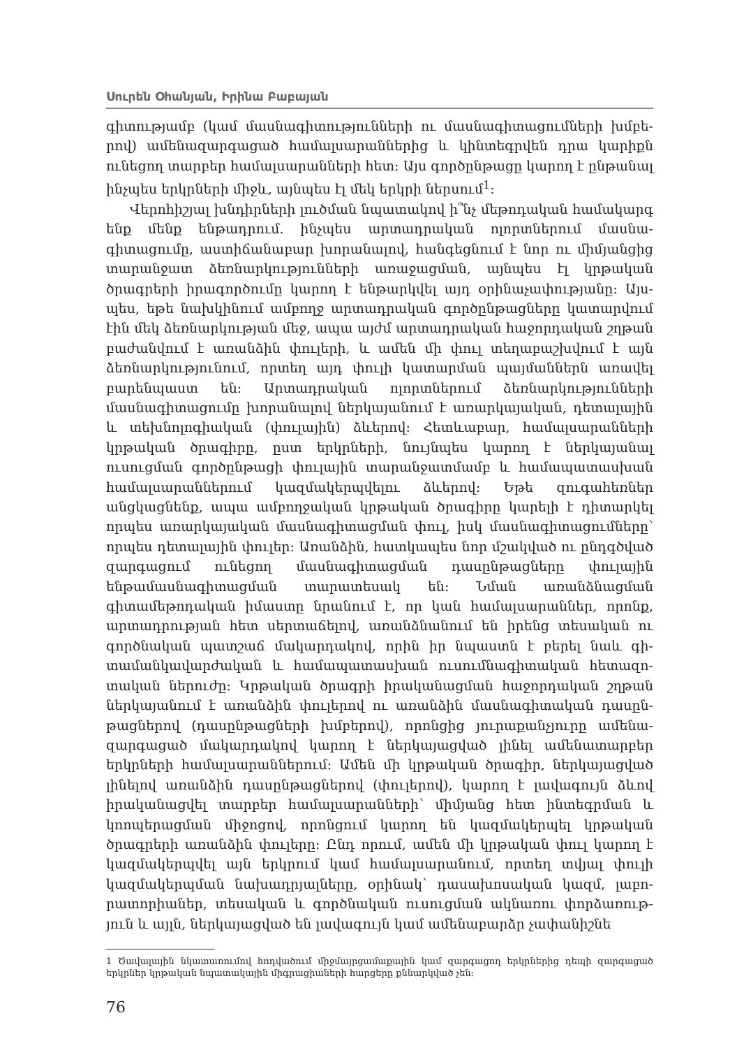Սուրեն Օհանյան, Իրինա Բաբայան
գիտությամբ (կամ մասնագիտությունների ու մասնագիտացումների խմբե­րով) ամենազարգացած համալսարաններից և կինտեգրվեն դրա կարիքն ունեցող տարբեր համալսարանների հետ: Այս գործընթացը կարող է ըն­թանալ ինչպես երկրների միջև, այնպես էլ մեկ երկրի ներսում<sup>1</sup>:
Վերոհիշյալ խնդիրների լուծման նպատակով ի՞նչ մեթոդական համա­կարգ ենք մենք ենթադրում. ինչպես արտադրական ոլորտներում մասնա­գիտացումը, աստիճանաբար խորանալով, հանգեցնում է նոր ու միմյան­ցից տարանջատ ձեռնարկությունների առաջացման, այնպես էլ կրթական ծրագրերի իրագործումը կարող է ենթարկվել այդ օրինաչափությանը: Այս­պես, եթե նախկինում ամբողջ արտադրական գործընթացները կատար­վում էին մեկ ձեռնարկության մեջ, ապա այժմ արտադրական հաջորդա­կան շղթան բաժանվում է առանձին փուլերի, և ամեն մի փուլ տեղաբաշխ­վում է այն ձեռնարկությունում, որտեղ այդ փուլի կատարման պայման­ներն առավել բարենպաստ են: Արտադրական ոլորտներում ձեռնարկութ­յունների մասնագիտացումը խորանալով ներկայանում է առարկայական, դետալային և տեխնոլոգիական (փուլային) ձևերով: Հետևաբար, համալ­սարանների կրթական ծրագիրը, ըստ երկրների, նույնպես կարող է ներ­կայանալ ուսուցման գործընթացի փուլային տարանջատմամբ և համապա­տասխան համալսարաններում կազմակերպվելու ձևերով: Եթե զուգահեռ­ներ անցկացնենք, ապա ամբողջական կրթական ծրագիրը կարելի է դի­տարկել որպես առարկայական մասնագիտացման փուլ, իսկ մասնագի­տացումները՝ որպես դետալային փուլեր: Առանձին, հատկապես նոր մշակ­ված ու ընդգծված զարգացում ունեցող մասնագիտացման դասընթացները փուլային ենթամասնագիտացման տարատեսակ են: Նման առանձնացման գիտամեթոդական իմաստը նրանում է, որ կան համալսարաններ, որոնք, արտադրության հետ սերտաճելով, առանձնանում են իրենց տեսական ու գործնական պատշաճ մակարդակով, որին իր նպաստն է բերել նաև գի­տամանկավարժական և համապատասխան ուսումնագիտական հետազո­տական ներուժը: Կրթական ծրագրի իրականացման հաջորդական շղթան ներկայանում է առանձին փուլերով ու առանձին մասնագիտական դասըն­թացներով (դասընթացների խմբերով), որոնցից յուրաքանչյուրը ամենա­զարգացած մակարդակով կարող է ներկայացված լինել ամենատարբեր երկրների համալսարաններում: Ամեն մի կրթական ծրագիր, ներկայացված լինելով առանձին դասընթացներով (փուլերով), կարող է լավագույն ձևով իրականացվել տարբեր համալսարանների՝ միմյանց հետ ինտեգրման և կոոպերացման միջոցով, որոնցում կարող են կազմակերպել կրթական ծրագրերի առանձին փուլերը: Ընդ որում, ամեն մի կրթական փուլ կարող է կազմակերպվել այն երկրում կամ համալսարանում, որտեղ տվյալ փուլի կազմակերպման նախադրյալները, օրինակ՝ դասախոսական կազմ, լաբո­րատորիաներ, տեսական և գործնական ուսուցման ակնառու փորձառութ­յուն և այլն, ներկայացված են լավագույն կամ ամենաբարձր չափանիշնե­
1 Ծավալային նկատառումով հոդվածում միջմայրցամաքային կամ զարգացող երկրներից դեպի զարգացած երկրներ կրթական նպատակային միգրացիաների հարցերը քննարկված չեն:
76